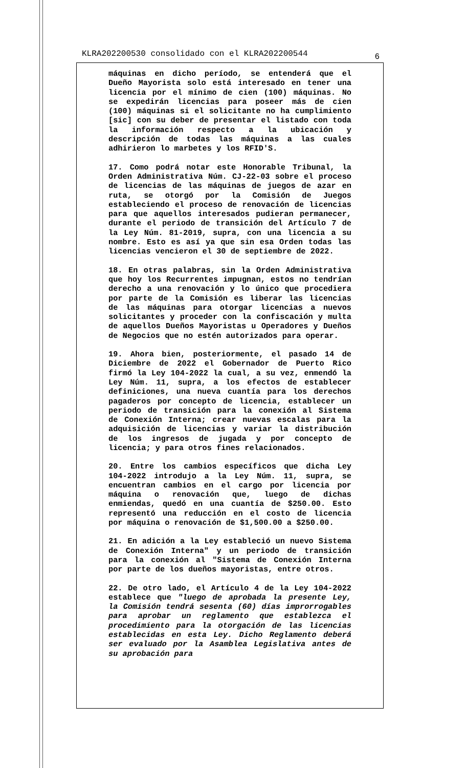KLRA202200530 consolidado con el KLRA202200544 6
máquinas en dicho período, se entenderá que el Dueño Mayorista solo está interesado en tener una licencia por el mínimo de cien (100) máquinas. No se expedirán licencias para poseer más de cien (100) máquinas si el solicitante no ha cumplimiento [sic] con su deber de presentar el listado con toda la información respecto a la ubicación y descripción de todas las máquinas a las cuales adhirieron lo marbetes y los RFID'S.
17. Como podrá notar este Honorable Tribunal, la Orden Administrativa Núm. CJ-22-03 sobre el proceso de licencias de las máquinas de juegos de azar en ruta, se otorgó por la Comisión de Juegos estableciendo el proceso de renovación de licencias para que aquellos interesados pudieran permanecer, durante el periodo de transición del Artículo 7 de la Ley Núm. 81-2019, supra, con una licencia a su nombre. Esto es así ya que sin esa Orden todas las licencias vencieron el 30 de septiembre de 2022.
18. En otras palabras, sin la Orden Administrativa que hoy los Recurrentes impugnan, estos no tendrían derecho a una renovación y lo único que procediera por parte de la Comisión es liberar las licencias de las máquinas para otorgar licencias a nuevos solicitantes y proceder con la confiscación y multa de aquellos Dueños Mayoristas u Operadores y Dueños de Negocios que no estén autorizados para operar.
19. Ahora bien, posteriormente, el pasado 14 de Diciembre de 2022 el Gobernador de Puerto Rico firmó la Ley 104-2022 la cual, a su vez, enmendó la Ley Núm. 11, supra, a los efectos de establecer definiciones, una nueva cuantía para los derechos pagaderos por concepto de licencia, establecer un periodo de transición para la conexión al Sistema de Conexión Interna; crear nuevas escalas para la adquisición de licencias y variar la distribución de los ingresos de jugada y por concepto de licencia; y para otros fines relacionados.
20. Entre los cambios específicos que dicha Ley 104-2022 introdujo a la Ley Núm. 11, supra, se encuentran cambios en el cargo por licencia por máquina o renovación que, luego de dichas enmiendas, quedó en una cuantía de $250.00. Esto representó una reducción en el costo de licencia por máquina o renovación de $1,500.00 a $250.00.
21. En adición a la Ley estableció un nuevo Sistema de Conexión Interna" y un periodo de transición para la conexión al "Sistema de Conexión Interna por parte de los dueños mayoristas, entre otros.
22. De otro lado, el Artículo 4 de la Ley 104-2022 establece que "luego de aprobada la presente Ley, la Comisión tendrá sesenta (60) días improrrogables para aprobar un reglamento que establezca el procedimiento para la otorgación de las licencias establecidas en esta Ley. Dicho Reglamento deberá ser evaluado por la Asamblea Legislativa antes de su aprobación para